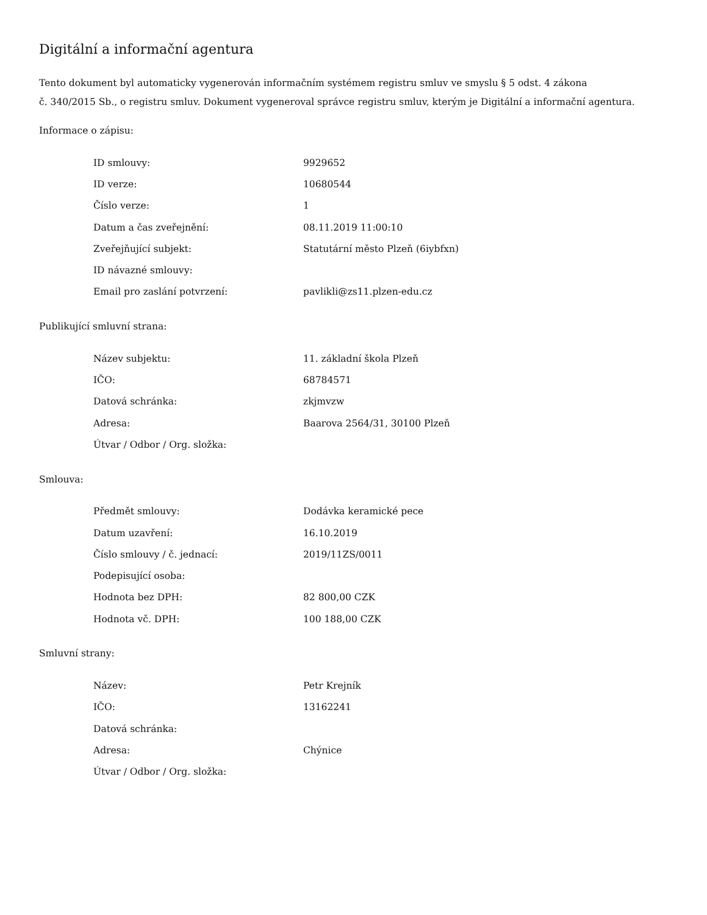Digitální a informační agentura
Tento dokument byl automaticky vygenerován informačním systémem registru smluv ve smyslu § 5 odst. 4 zákona
č. 340/2015 Sb., o registru smluv. Dokument vygeneroval správce registru smluv, kterým je Digitální a informační agentura.
Informace o zápisu:
| ID smlouvy: | 9929652 |
| ID verze: | 10680544 |
| Číslo verze: | 1 |
| Datum a čas zveřejnění: | 08.11.2019 11:00:10 |
| Zveřejňující subjekt: | Statutární město Plzeň (6iybfxn) |
| ID návazné smlouvy: | |
| Email pro zaslání potvrzení: | pavlikli@zs11.plzen-edu.cz |
Publikující smluvní strana:
| Název subjektu: | 11. základní škola Plzeň |
| IČO: | 68784571 |
| Datová schránka: | zkjmvzw |
| Adresa: | Baarova 2564/31, 30100 Plzeň |
| Útvar / Odbor / Org. složka: | |
Smlouva:
| Předmět smlouvy: | Dodávka keramické pece |
| Datum uzavření: | 16.10.2019 |
| Číslo smlouvy / č. jednací: | 2019/11ZS/0011 |
| Podepisující osoba: | |
| Hodnota bez DPH: | 82 800,00 CZK |
| Hodnota vč. DPH: | 100 188,00 CZK |
Smluvní strany:
| Název: | Petr Krejník |
| IČO: | 13162241 |
| Datová schránka: | |
| Adresa: | Chýnice |
| Útvar / Odbor / Org. složka: | |